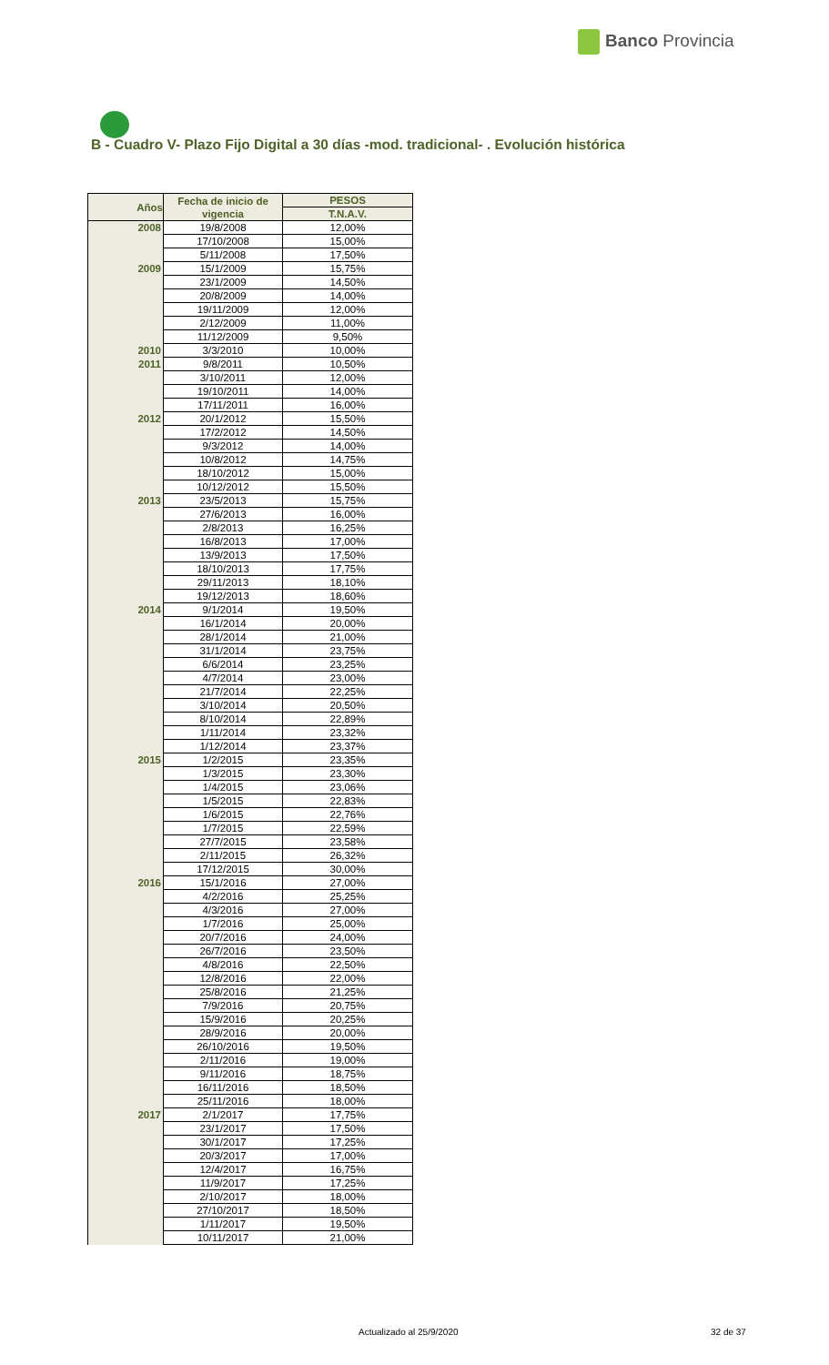Banco Provincia
B - Cuadro V- Plazo Fijo Digital a 30 días -mod. tradicional- . Evolución histórica
| Años | Fecha de inicio de vigencia | PESOS |
| --- | --- | --- |
| | | T.N.A.V. |
| 2008 | 19/8/2008 | 12,00% |
| | 17/10/2008 | 15,00% |
| | 5/11/2008 | 17,50% |
| 2009 | 15/1/2009 | 15,75% |
| | 23/1/2009 | 14,50% |
| | 20/8/2009 | 14,00% |
| | 19/11/2009 | 12,00% |
| | 2/12/2009 | 11,00% |
| | 11/12/2009 | 9,50% |
| 2010 | 3/3/2010 | 10,00% |
| 2011 | 9/8/2011 | 10,50% |
| | 3/10/2011 | 12,00% |
| | 19/10/2011 | 14,00% |
| | 17/11/2011 | 16,00% |
| 2012 | 20/1/2012 | 15,50% |
| | 17/2/2012 | 14,50% |
| | 9/3/2012 | 14,00% |
| | 10/8/2012 | 14,75% |
| | 18/10/2012 | 15,00% |
| | 10/12/2012 | 15,50% |
| 2013 | 23/5/2013 | 15,75% |
| | 27/6/2013 | 16,00% |
| | 2/8/2013 | 16,25% |
| | 16/8/2013 | 17,00% |
| | 13/9/2013 | 17,50% |
| | 18/10/2013 | 17,75% |
| | 29/11/2013 | 18,10% |
| | 19/12/2013 | 18,60% |
| 2014 | 9/1/2014 | 19,50% |
| | 16/1/2014 | 20,00% |
| | 28/1/2014 | 21,00% |
| | 31/1/2014 | 23,75% |
| | 6/6/2014 | 23,25% |
| | 4/7/2014 | 23,00% |
| | 21/7/2014 | 22,25% |
| | 3/10/2014 | 20,50% |
| | 8/10/2014 | 22,89% |
| | 1/11/2014 | 23,32% |
| | 1/12/2014 | 23,37% |
| 2015 | 1/2/2015 | 23,35% |
| | 1/3/2015 | 23,30% |
| | 1/4/2015 | 23,06% |
| | 1/5/2015 | 22,83% |
| | 1/6/2015 | 22,76% |
| | 1/7/2015 | 22,59% |
| | 27/7/2015 | 23,58% |
| | 2/11/2015 | 26,32% |
| | 17/12/2015 | 30,00% |
| 2016 | 15/1/2016 | 27,00% |
| | 4/2/2016 | 25,25% |
| | 4/3/2016 | 27,00% |
| | 1/7/2016 | 25,00% |
| | 20/7/2016 | 24,00% |
| | 26/7/2016 | 23,50% |
| | 4/8/2016 | 22,50% |
| | 12/8/2016 | 22,00% |
| | 25/8/2016 | 21,25% |
| | 7/9/2016 | 20,75% |
| | 15/9/2016 | 20,25% |
| | 28/9/2016 | 20,00% |
| | 26/10/2016 | 19,50% |
| | 2/11/2016 | 19,00% |
| | 9/11/2016 | 18,75% |
| | 16/11/2016 | 18,50% |
| | 25/11/2016 | 18,00% |
| 2017 | 2/1/2017 | 17,75% |
| | 23/1/2017 | 17,50% |
| | 30/1/2017 | 17,25% |
| | 20/3/2017 | 17,00% |
| | 12/4/2017 | 16,75% |
| | 11/9/2017 | 17,25% |
| | 2/10/2017 | 18,00% |
| | 27/10/2017 | 18,50% |
| | 1/11/2017 | 19,50% |
| | 10/11/2017 | 21,00% |
Actualizado al 25/9/2020 32 de 37